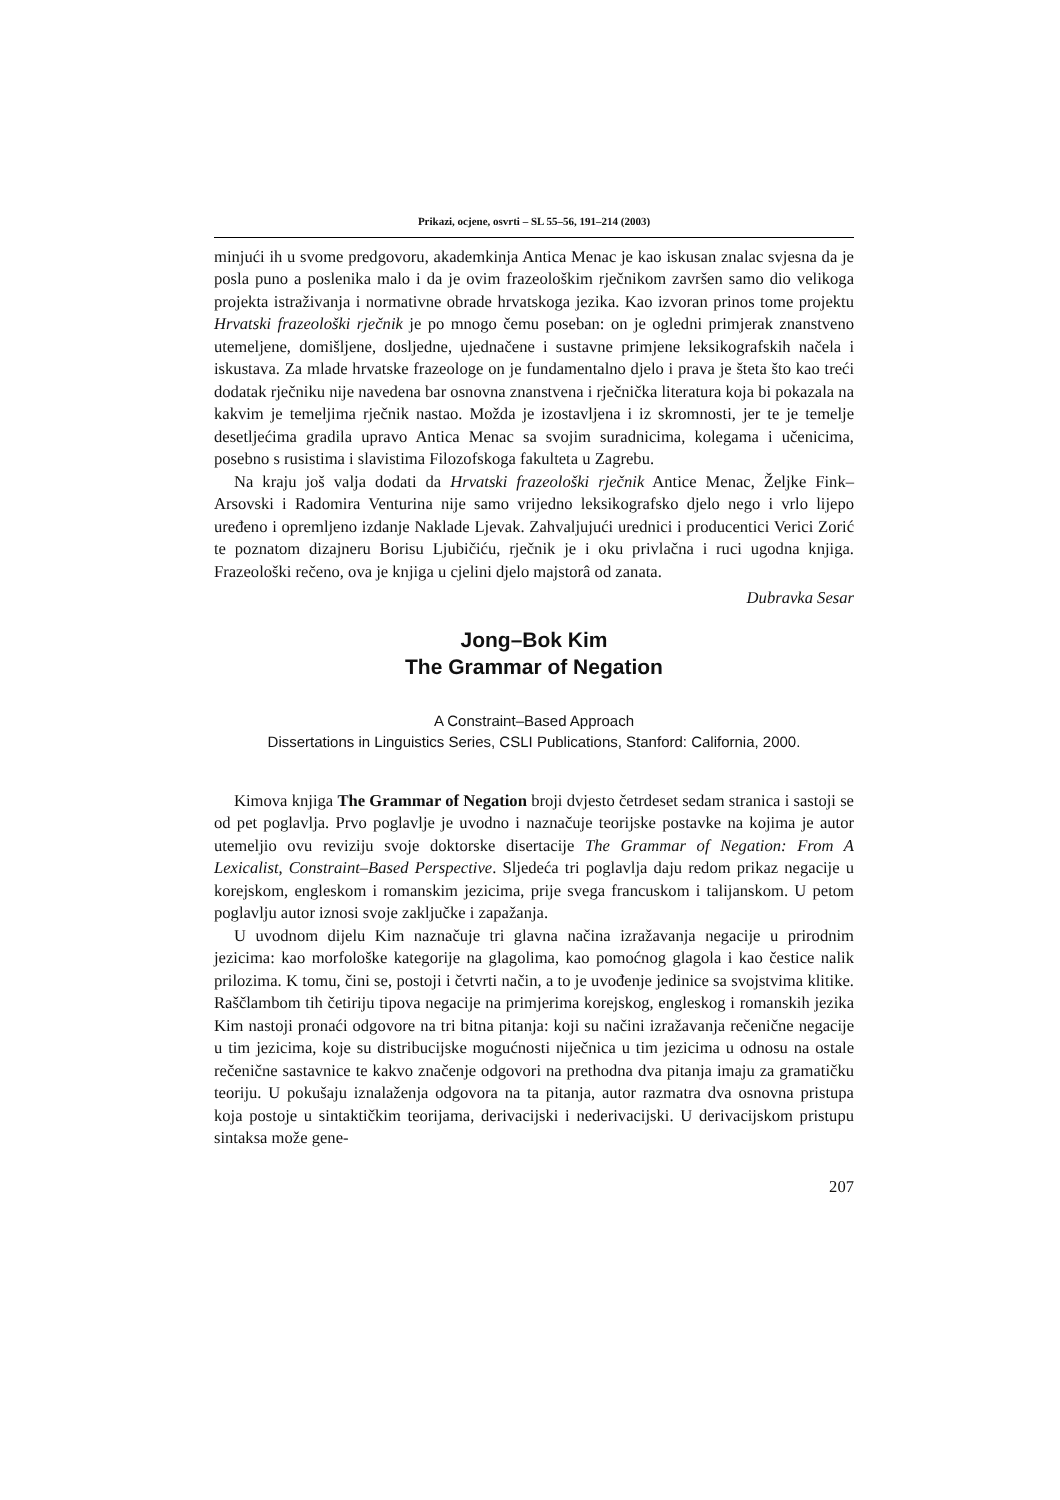Prikazi, ocjene, osvrti – SL 55–56, 191–214 (2003)
minjući ih u svome predgovoru, akademkinja Antica Menac je kao iskusan znalac svjesna da je posla puno a poslenika malo i da je ovim frazeološkim rječnikom završen samo dio velikoga projekta istraživanja i normativne obrade hrvatskoga jezika. Kao izvoran prinos tome projektu Hrvatski frazeološki rječnik je po mnogo čemu poseban: on je ogledni primjerak znanstveno utemeljene, domišljene, dosljedne, ujednačene i sustavne primjene leksikografskih načela i iskustava. Za mlade hrvatske frazeologe on je fundamentalno djelo i prava je šteta što kao treći dodatak rječniku nije navedena bar osnovna znanstvena i rječnička literatura koja bi pokazala na kakvim je temeljima rječnik nastao. Možda je izostavljena i iz skromnosti, jer te je temelje desetljećima gradila upravo Antica Menac sa svojim suradnicima, kolegama i učenicima, posebno s rusistima i slavistima Filozofskoga fakulteta u Zagrebu.
Na kraju još valja dodati da Hrvatski frazeološki rječnik Antice Menac, Željke Fink–Arsovski i Radomira Venturina nije samo vrijedno leksikografsko djelo nego i vrlo lijepo uređeno i opremljeno izdanje Naklade Ljevak. Zahvaljujući urednici i producentici Verici Zorić te poznatom dizajneru Borisu Ljubičiću, rječnik je i oku privlačna i ruci ugodna knjiga. Frazeološki rečeno, ova je knjiga u cjelini djelo majstorâ od zanata.
Dubravka Sesar
Jong–Bok Kim
The Grammar of Negation
A Constraint–Based Approach
Dissertations in Linguistics Series, CSLI Publications, Stanford: California, 2000.
Kimova knjiga The Grammar of Negation broji dvjesto četrdeset sedam stranica i sastoji se od pet poglavlja. Prvo poglavlje je uvodno i naznačuje teorijske postavke na kojima je autor utemeljio ovu reviziju svoje doktorske disertacije The Grammar of Negation: From A Lexicalist, Constraint–Based Perspective. Sljedeća tri poglavlja daju redom prikaz negacije u korejskom, engleskom i romanskim jezicima, prije svega francuskom i talijanskom. U petom poglavlju autor iznosi svoje zaključke i zapažanja.
U uvodnom dijelu Kim naznačuje tri glavna načina izražavanja negacije u prirodnim jezicima: kao morfološke kategorije na glagolima, kao pomoćnog glagola i kao čestice nalik prilozima. K tomu, čini se, postoji i četvrti način, a to je uvođenje jedinice sa svojstvima klitike. Raščlambom tih četiriju tipova negacije na primjerima korejskog, engleskog i romanskih jezika Kim nastoji pronaći odgovore na tri bitna pitanja: koji su načini izražavanja rečenične negacije u tim jezicima, koje su distribucijske mogućnosti niječnica u tim jezicima u odnosu na ostale rečenične sastavnice te kakvo značenje odgovori na prethodna dva pitanja imaju za gramatičku teoriju. U pokušaju iznalaženja odgovora na ta pitanja, autor razmatra dva osnovna pristupa koja postoje u sintaktičkim teorijama, derivacijski i nederivacijski. U derivacijskom pristupu sintaksa može gene-
207